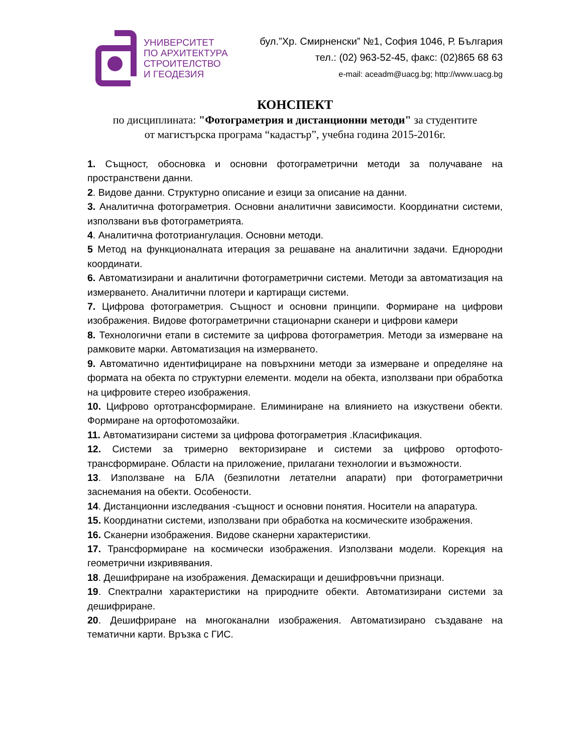УНИВЕРСИТЕТ
ПО АРХИТЕКТУРА
СТРОИТЕЛСТВО
И ГЕОДЕЗИЯ
бул.”Хр. Смирненски” №1, София 1046, Р. България
тел.: (02) 963-52-45, факс: (02)865 68 63
e-mail: aceadm@uacg.bg; http://www.uacg.bg
КОНСПЕКТ
по дисциплината: "Фотограметрия и дистанционни методи" за студентите
от магистърска програма “кадастър”, учебна година 2015-2016г.
1. Същност, обосновка и основни фотограметрични методи за получаване на пространствени данни.
2. Видове данни. Структурно описание и езици за описание на данни.
3. Аналитична фотограметрия. Основни аналитични зависимости. Координатни системи, използвани във фотограметрията.
4. Аналитична фототриангулация. Основни методи.
5 Метод на функционалната итерация за решаване на аналитични задачи. Еднородни координати.
6. Автоматизирани и аналитични фотограметрични системи. Методи за автоматизация на измерването. Аналитични плотери и картиращи системи.
7. Цифрова фотограметрия. Същност и основни принципи. Формиране на цифрови изображения. Видове фотограметрични стационарни сканери и цифрови камери
8. Технологични етапи в системите за цифрова фотограметрия. Методи за измерване на рамковите марки. Автоматизация на измерването.
9. Автоматично идентифициране на повърхнини методи за измерване и определяне на формата на обекта по структурни елементи. модели на обекта, използвани при обработка на цифровите стерео изображения.
10. Цифрово ортотрансформиране. Елиминиране на влиянието на изкуствени обекти. Формиране на ортофотомозайки.
11. Автоматизирани системи за цифрова фотограметрия .Класификация.
12. Системи за тримерно векторизиране и системи за цифрово ортофото-трансформиране. Области на приложение, прилагани технологии и възможности.
13. Използване на БЛА (безпилотни летателни апарати) при фотограметрични заснемания на обекти. Особености.
14. Дистанционни изследвания -същност и основни понятия. Носители на апаратура.
15. Координатни системи, използвани при обработка на космическите изображения.
16. Сканерни изображения. Видове сканерни характеристики.
17. Трансформиране на космически изображения. Използвани модели. Корекция на геометрични изкривявания.
18. Дешифриране на изображения. Демаскиращи и дешифровъчни признаци.
19. Спектрални характеристики на природните обекти. Автоматизирани системи за дешифриране.
20. Дешифриране на многоканални изображения. Автоматизирано създаване на тематични карти. Връзка с ГИС.